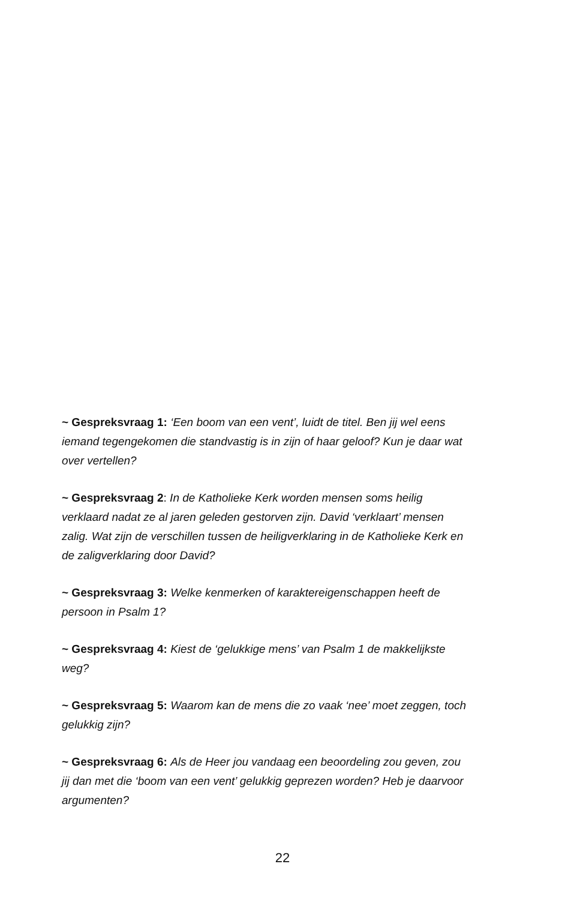~ Gespreksvraag 1: ‘Een boom van een vent’, luidt de titel. Ben jij wel eens iemand tegengekomen die standvastig is in zijn of haar geloof? Kun je daar wat over vertellen?
~ Gespreksvraag 2: In de Katholieke Kerk worden mensen soms heilig verklaard nadat ze al jaren geleden gestorven zijn. David ‘verklaart’ mensen zalig. Wat zijn de verschillen tussen de heiligverklaring in de Katholieke Kerk en de zaligverklaring door David?
~ Gespreksvraag 3: Welke kenmerken of karaktereigenschappen heeft de persoon in Psalm 1?
~ Gespreksvraag 4: Kiest de ‘gelukkige mens’ van Psalm 1 de makkelijkste weg?
~ Gespreksvraag 5: Waarom kan de mens die zo vaak ‘nee’ moet zeggen, toch gelukkig zijn?
~ Gespreksvraag 6: Als de Heer jou vandaag een beoordeling zou geven, zou jij dan met die ‘boom van een vent’ gelukkig geprezen worden? Heb je daarvoor argumenten?
22